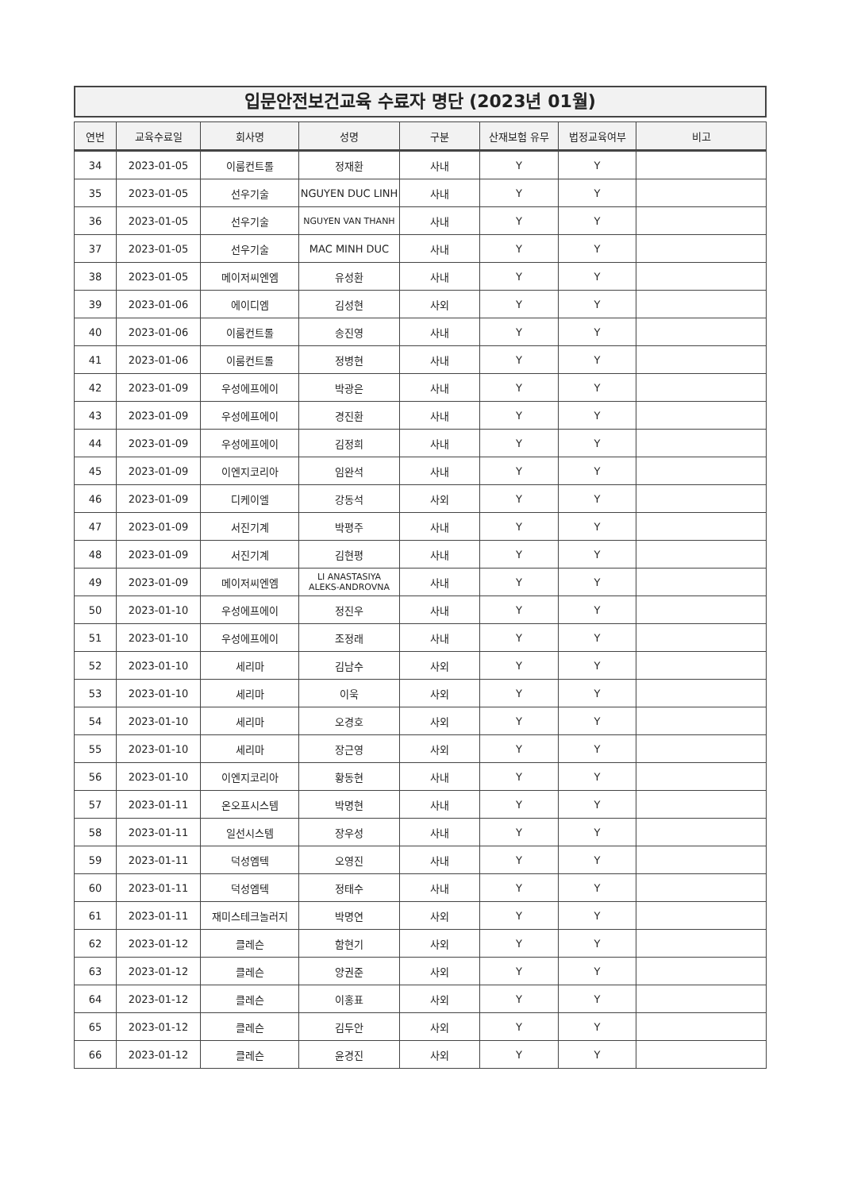입문안전보건교육 수료자 명단 (2023년 01월)
| 연번 | 교육수료일 | 회사명 | 성명 | 구분 | 산재보험 유무 | 법정교육여부 | 비고 |
| --- | --- | --- | --- | --- | --- | --- | --- |
| 34 | 2023-01-05 | 이룸컨트롤 | 정재환 | 사내 | Y | Y | |
| 35 | 2023-01-05 | 선우기술 | NGUYEN DUC LINH | 사내 | Y | Y | |
| 36 | 2023-01-05 | 선우기술 | NGUYEN VAN THANH | 사내 | Y | Y | |
| 37 | 2023-01-05 | 선우기술 | MAC MINH DUC | 사내 | Y | Y | |
| 38 | 2023-01-05 | 메이저씨엔엠 | 유성환 | 사내 | Y | Y | |
| 39 | 2023-01-06 | 에이디엠 | 김성현 | 사외 | Y | Y | |
| 40 | 2023-01-06 | 이룸컨트롤 | 송진영 | 사내 | Y | Y | |
| 41 | 2023-01-06 | 이룸컨트롤 | 정병현 | 사내 | Y | Y | |
| 42 | 2023-01-09 | 우성에프에이 | 박광은 | 사내 | Y | Y | |
| 43 | 2023-01-09 | 우성에프에이 | 경진환 | 사내 | Y | Y | |
| 44 | 2023-01-09 | 우성에프에이 | 김정희 | 사내 | Y | Y | |
| 45 | 2023-01-09 | 이엔지코리아 | 임완석 | 사내 | Y | Y | |
| 46 | 2023-01-09 | 디케이엘 | 강동석 | 사외 | Y | Y | |
| 47 | 2023-01-09 | 서진기계 | 박평주 | 사내 | Y | Y | |
| 48 | 2023-01-09 | 서진기계 | 김현평 | 사내 | Y | Y | |
| 49 | 2023-01-09 | 메이저씨엔엠 | LI ANASTASIYA ALEKS-ANDROVNA | 사내 | Y | Y | |
| 50 | 2023-01-10 | 우성에프에이 | 정진우 | 사내 | Y | Y | |
| 51 | 2023-01-10 | 우성에프에이 | 조정래 | 사내 | Y | Y | |
| 52 | 2023-01-10 | 세리마 | 김남수 | 사외 | Y | Y | |
| 53 | 2023-01-10 | 세리마 | 이욱 | 사외 | Y | Y | |
| 54 | 2023-01-10 | 세리마 | 오경호 | 사외 | Y | Y | |
| 55 | 2023-01-10 | 세리마 | 장근영 | 사외 | Y | Y | |
| 56 | 2023-01-10 | 이엔지코리아 | 황동현 | 사내 | Y | Y | |
| 57 | 2023-01-11 | 온오프시스템 | 박명현 | 사내 | Y | Y | |
| 58 | 2023-01-11 | 일선시스템 | 장우성 | 사내 | Y | Y | |
| 59 | 2023-01-11 | 덕성엠텍 | 오영진 | 사내 | Y | Y | |
| 60 | 2023-01-11 | 덕성엠텍 | 정태수 | 사내 | Y | Y | |
| 61 | 2023-01-11 | 재미스테크놀러지 | 박명연 | 사외 | Y | Y | |
| 62 | 2023-01-12 | 클레슨 | 함현기 | 사외 | Y | Y | |
| 63 | 2023-01-12 | 클레슨 | 양권준 | 사외 | Y | Y | |
| 64 | 2023-01-12 | 클레슨 | 이홍표 | 사외 | Y | Y | |
| 65 | 2023-01-12 | 클레슨 | 김두안 | 사외 | Y | Y | |
| 66 | 2023-01-12 | 클레슨 | 윤경진 | 사외 | Y | Y | |